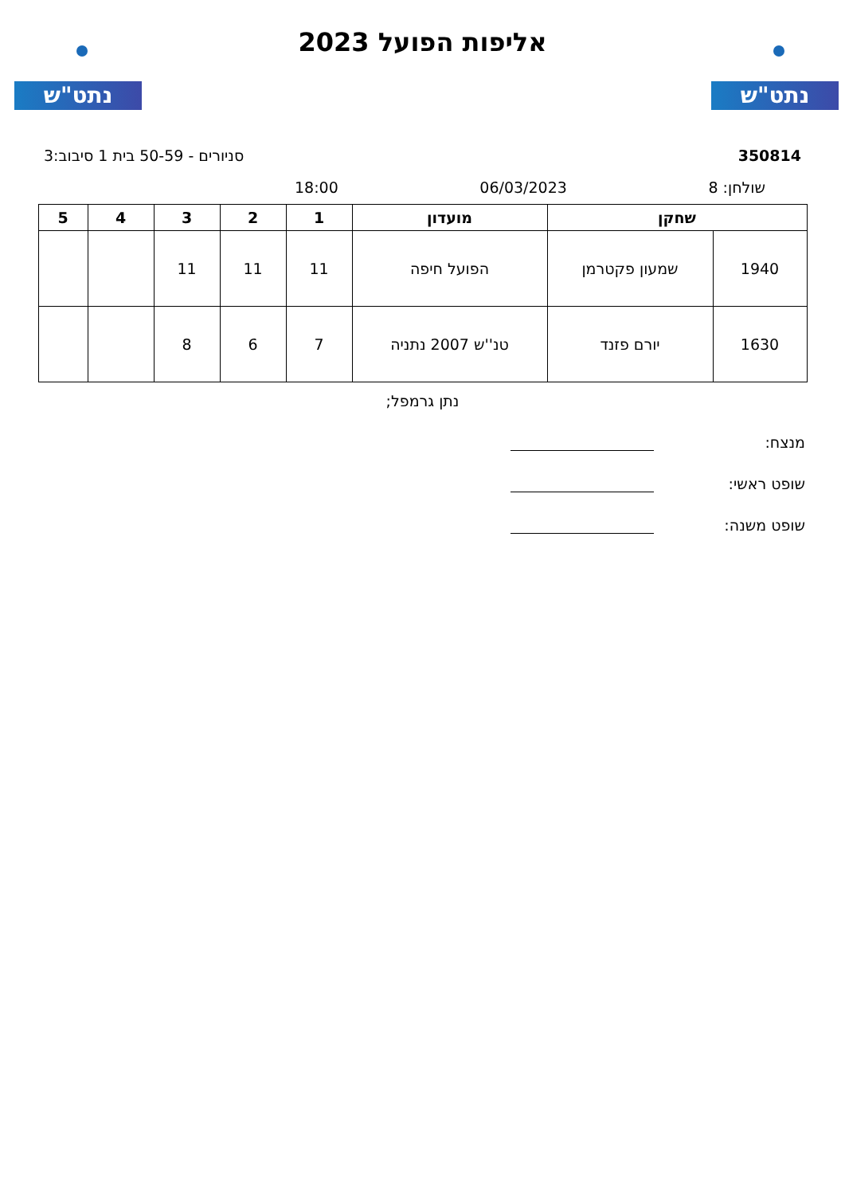נתט"ש נתט"ש
אליפות הפועל 2023
350814 סניורים - 50-59 בית 1 סיבוב:3
שולחן: 8 06/03/2023 18:00
| שחקן | | מועדון | 1 | 2 | 3 | 4 | 5 |
| --- | --- | --- | --- | --- | --- | --- | --- |
| 1940 | שמעון פקטרמן | הפועל חיפה | 11 | 11 | 11 | | |
| 1630 | יורם פזנד | טנ''ש 2007 נתניה | 7 | 6 | 8 | | |
נתן גרמפל;
מנצח:
שופט ראשי:
שופט משנה: